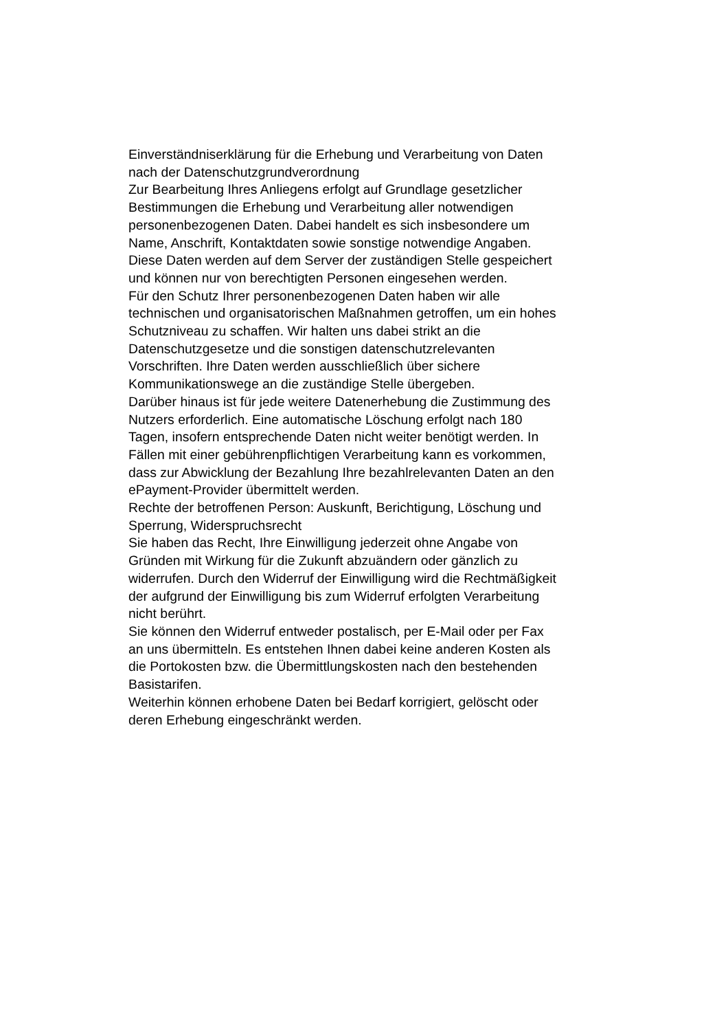Einverständniserklärung für die Erhebung und Verarbeitung von Daten
nach der Datenschutzgrundverordnung
Zur Bearbeitung Ihres Anliegens erfolgt auf Grundlage gesetzlicher
Bestimmungen die Erhebung und Verarbeitung aller notwendigen
personenbezogenen Daten. Dabei handelt es sich insbesondere um
Name, Anschrift, Kontaktdaten sowie sonstige notwendige Angaben.
Diese Daten werden auf dem Server der zuständigen Stelle gespeichert
und können nur von berechtigten Personen eingesehen werden.
Für den Schutz Ihrer personenbezogenen Daten haben wir alle
technischen und organisatorischen Maßnahmen getroffen, um ein hohes
Schutzniveau zu schaffen. Wir halten uns dabei strikt an die
Datenschutzgesetze und die sonstigen datenschutzrelevanten
Vorschriften. Ihre Daten werden ausschließlich über sichere
Kommunikationswege an die zuständige Stelle übergeben.
Darüber hinaus ist für jede weitere Datenerhebung die Zustimmung des
Nutzers erforderlich. Eine automatische Löschung erfolgt nach 180
Tagen, insofern entsprechende Daten nicht weiter benötigt werden. In
Fällen mit einer gebührenpflichtigen Verarbeitung kann es vorkommen,
dass zur Abwicklung der Bezahlung Ihre bezahlrelevanten Daten an den
ePayment-Provider übermittelt werden.
Rechte der betroffenen Person: Auskunft, Berichtigung, Löschung und
Sperrung, Widerspruchsrecht
Sie haben das Recht, Ihre Einwilligung jederzeit ohne Angabe von
Gründen mit Wirkung für die Zukunft abzuändern oder gänzlich zu
widerrufen. Durch den Widerruf der Einwilligung wird die Rechtmäßigkeit
der aufgrund der Einwilligung bis zum Widerruf erfolgten Verarbeitung
nicht berührt.
Sie können den Widerruf entweder postalisch, per E-Mail oder per Fax
an uns übermitteln. Es entstehen Ihnen dabei keine anderen Kosten als
die Portokosten bzw. die Übermittlungskosten nach den bestehenden
Basistarifen.
Weiterhin können erhobene Daten bei Bedarf korrigiert, gelöscht oder
deren Erhebung eingeschränkt werden.